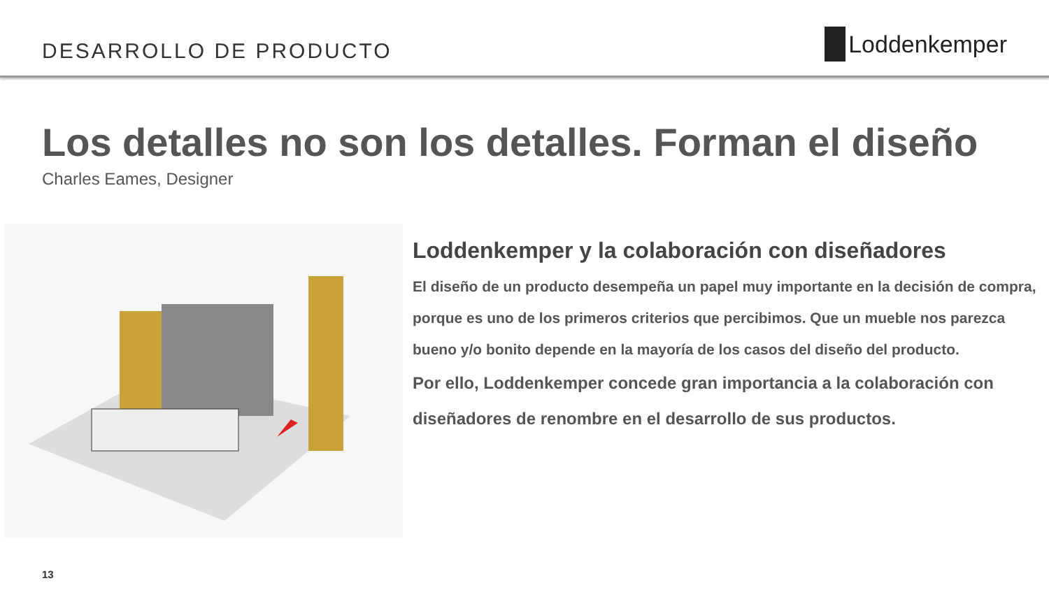DESARROLLO DE PRODUCTO
Loddenkemper
Los detalles no son los detalles. Forman el diseño
Charles Eames, Designer
Loddenkemper y la colaboración con diseñadores
El diseño de un producto desempeña un papel muy importante en la decisión de compra, porque es uno de los primeros criterios que percibimos. Que un mueble nos parezca bueno y/o bonito depende en la mayoría de los casos del diseño del producto.
Por ello, Loddenkemper concede gran importancia a la colaboración con diseñadores de renombre en el desarrollo de sus productos.
13